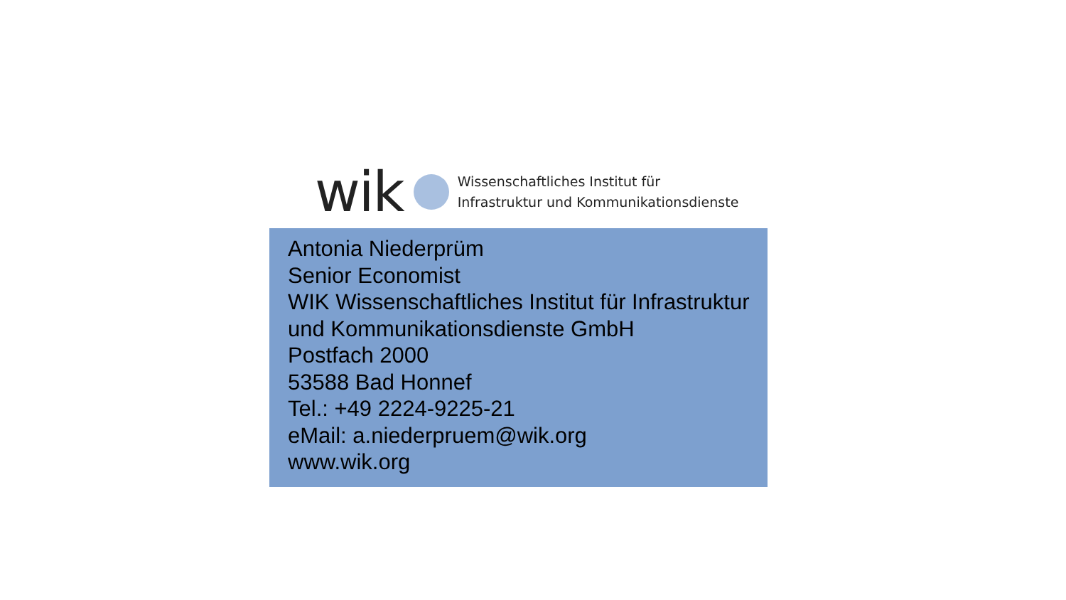wik
Wissenschaftliches Institut für
Infrastruktur und Kommunikationsdienste
Antonia Niederprüm
Senior Economist
WIK Wissenschaftliches Institut für Infrastruktur
und Kommunikationsdienste GmbH
Postfach 2000
53588 Bad Honnef
Tel.: +49 2224-9225-21
eMail: a.niederpruem@wik.org
www.wik.org